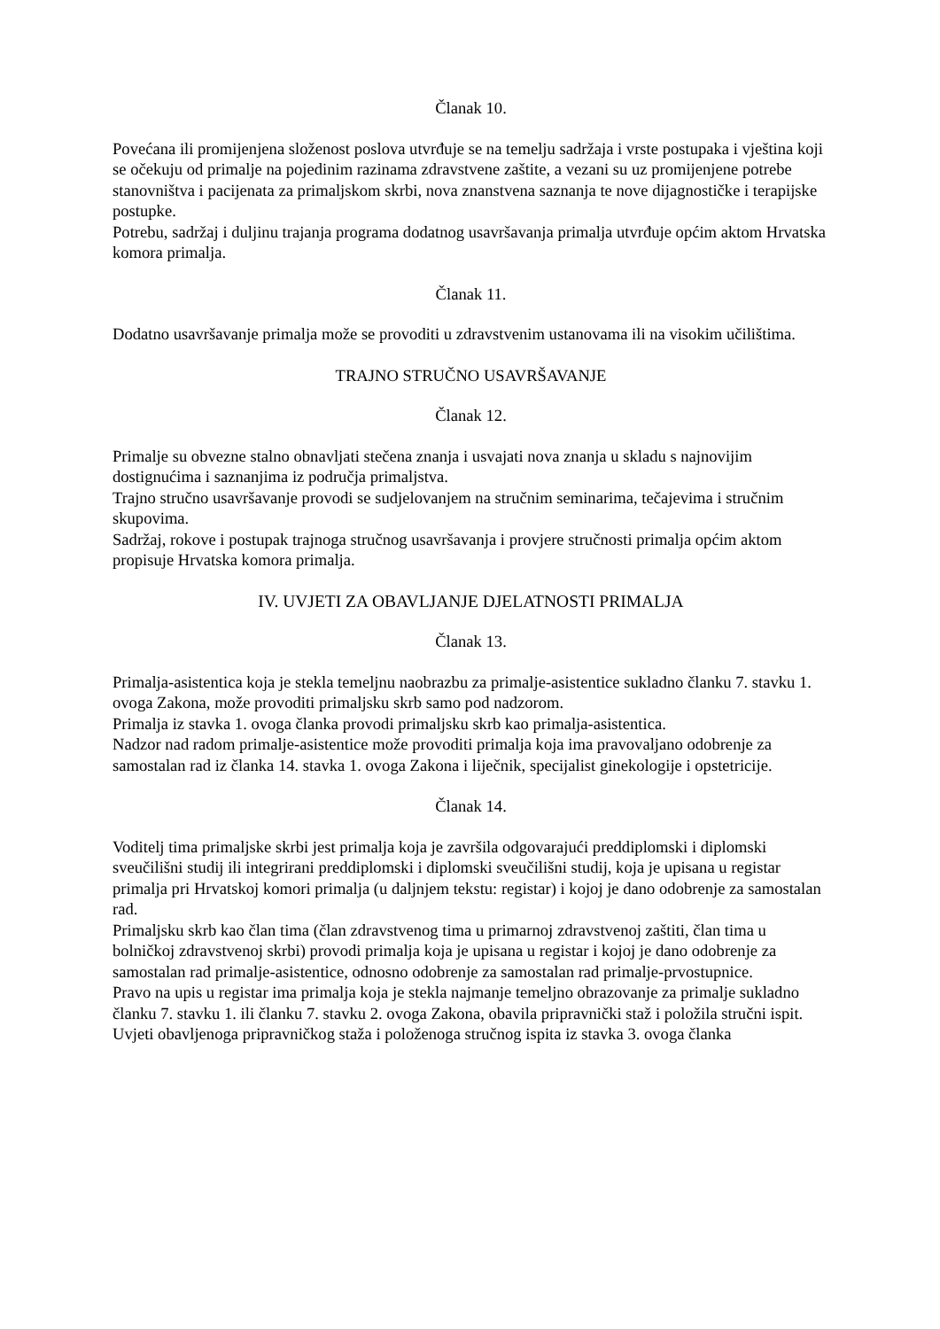Članak 10.
Povećana ili promijenjena složenost poslova utvrđuje se na temelju sadržaja i vrste postupaka i vještina koji se očekuju od primalje na pojedinim razinama zdravstvene zaštite, a vezani su uz promijenjene potrebe stanovništva i pacijenata za primaljskom skrbi, nova znanstvena saznanja te nove dijagnostičke i terapijske postupke.
Potrebu, sadržaj i duljinu trajanja programa dodatnog usavršavanja primalja utvrđuje općim aktom Hrvatska komora primalja.
Članak 11.
Dodatno usavršavanje primalja može se provoditi u zdravstvenim ustanovama ili na visokim učilištima.
TRAJNO STRUČNO USAVRŠAVANJE
Članak 12.
Primalje su obvezne stalno obnavljati stečena znanja i usvajati nova znanja u skladu s najnovijim dostignućima i saznanjima iz područja primaljstva.
Trajno stručno usavršavanje provodi se sudjelovanjem na stručnim seminarima, tečajevima i stručnim skupovima.
Sadržaj, rokove i postupak trajnoga stručnog usavršavanja i provjere stručnosti primalja općim aktom propisuje Hrvatska komora primalja.
IV. UVJETI ZA OBAVLJANJE DJELATNOSTI PRIMALJA
Članak 13.
Primalja-asistentica koja je stekla temeljnu naobrazbu za primalje-asistentice sukladno članku 7. stavku 1. ovoga Zakona, može provoditi primaljsku skrb samo pod nadzorom.
Primalja iz stavka 1. ovoga članka provodi primaljsku skrb kao primalja-asistentica.
Nadzor nad radom primalje-asistentice može provoditi primalja koja ima pravovaljano odobrenje za samostalan rad iz članka 14. stavka 1. ovoga Zakona i liječnik, specijalist ginekologije i opstetricije.
Članak 14.
Voditelj tima primaljske skrbi jest primalja koja je završila odgovarajući preddiplomski i diplomski sveučilišni studij ili integrirani preddiplomski i diplomski sveučilišni studij, koja je upisana u registar primalja pri Hrvatskoj komori primalja (u daljnjem tekstu: registar) i kojoj je dano odobrenje za samostalan rad.
Primaljsku skrb kao član tima (član zdravstvenog tima u primarnoj zdravstvenoj zaštiti, član tima u bolničkoj zdravstvenoj skrbi) provodi primalja koja je upisana u registar i kojoj je dano odobrenje za samostalan rad primalje-asistentice, odnosno odobrenje za samostalan rad primalje-prvostupnice.
Pravo na upis u registar ima primalja koja je stekla najmanje temeljno obrazovanje za primalje sukladno članku 7. stavku 1. ili članku 7. stavku 2. ovoga Zakona, obavila pripravnički staž i položila stručni ispit.
Uvjeti obavljenoga pripravničkog staža i položenoga stručnog ispita iz stavka 3. ovoga članka